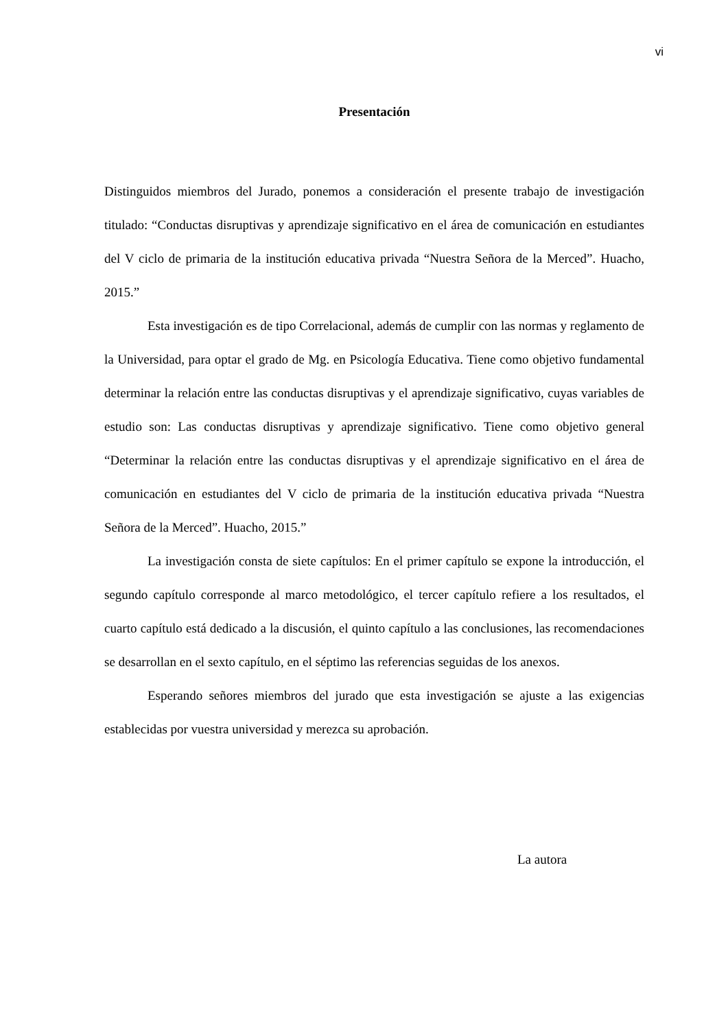vi
Presentación
Distinguidos miembros del Jurado, ponemos a consideración el presente trabajo de investigación titulado: “Conductas disruptivas y aprendizaje significativo en el área de comunicación en estudiantes del V ciclo de primaria de la institución educativa privada “Nuestra Señora de la Merced”. Huacho, 2015.”
Esta investigación es de tipo Correlacional, además de cumplir con las normas y reglamento de la Universidad, para optar el grado de Mg. en Psicología Educativa. Tiene como objetivo fundamental determinar la relación entre las conductas disruptivas y el aprendizaje significativo, cuyas variables de estudio son: Las conductas disruptivas y aprendizaje significativo. Tiene como objetivo general “Determinar la relación entre las conductas disruptivas y el aprendizaje significativo en el área de comunicación en estudiantes del V ciclo de primaria de la institución educativa privada “Nuestra Señora de la Merced”. Huacho, 2015.”
La investigación consta de siete capítulos: En el primer capítulo se expone la introducción, el segundo capítulo corresponde al marco metodológico, el tercer capítulo refiere a los resultados, el cuarto capítulo está dedicado a la discusión, el quinto capítulo a las conclusiones, las recomendaciones se desarrollan en el sexto capítulo, en el séptimo las referencias seguidas de los anexos.
Esperando señores miembros del jurado que esta investigación se ajuste a las exigencias establecidas por vuestra universidad y merezca su aprobación.
La autora